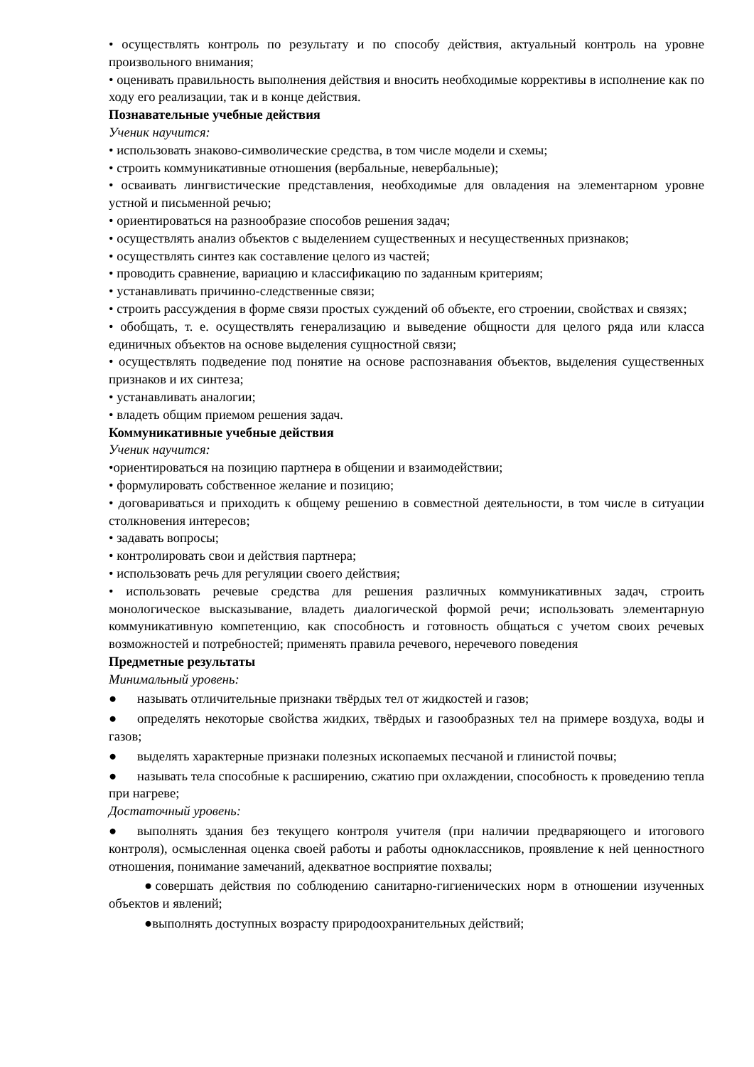• осуществлять контроль по результату и по способу действия, актуальный контроль на уровне произвольного внимания;
• оценивать правильность выполнения действия и вносить необходимые коррективы в исполнение как по ходу его реализации, так и в конце действия.
Познавательные учебные действия
Ученик научится:
• использовать знаково-символические средства, в том числе модели и схемы;
• строить коммуникативные отношения (вербальные, невербальные);
• осваивать лингвистические представления, необходимые для овладения на элементарном уровне устной и письменной речью;
• ориентироваться на разнообразие способов решения задач;
• осуществлять анализ объектов с выделением существенных и несущественных признаков;
• осуществлять синтез как составление целого из частей;
• проводить сравнение, вариацию и классификацию по заданным критериям;
• устанавливать причинно-следственные связи;
• строить рассуждения в форме связи простых суждений об объекте, его строении, свойствах и связях;
• обобщать, т. е. осуществлять генерализацию и выведение общности для целого ряда или класса единичных объектов на основе выделения сущностной связи;
• осуществлять подведение под понятие на основе распознавания объектов, выделения существенных признаков и их синтеза;
• устанавливать аналогии;
• владеть общим приемом решения задач.
Коммуникативные учебные действия
Ученик научится:
•ориентироваться на позицию партнера в общении и взаимодействии;
• формулировать собственное желание и позицию;
• договариваться и приходить к общему решению в совместной деятельности, в том числе в ситуации столкновения интересов;
• задавать вопросы;
• контролировать свои и действия партнера;
• использовать речь для регуляции своего действия;
• использовать речевые средства для решения различных коммуникативных задач, строить монологическое высказывание, владеть диалогической формой речи; использовать элементарную коммуникативную компетенцию, как способность и готовность общаться с учетом своих речевых возможностей и потребностей; применять правила речевого, неречевого поведения
Предметные результаты
Минимальный уровень:
● называть отличительные признаки твёрдых тел от жидкостей и газов;
● определять некоторые свойства жидких, твёрдых и газообразных тел на примере воздуха, воды и газов;
● выделять характерные признаки полезных ископаемых песчаной и глинистой почвы;
● называть тела способные к расширению, сжатию при охлаждении, способность к проведению тепла при нагреве;
Достаточный уровень:
● выполнять здания без текущего контроля учителя (при наличии предваряющего и итогового контроля), осмысленная оценка своей работы и работы одноклассников, проявление к ней ценностного отношения, понимание замечаний, адекватное восприятие похвалы;
●совершать действия по соблюдению санитарно-гигиенических норм в отношении изученных объектов и явлений;
●выполнять доступных возрасту природоохранительных действий;